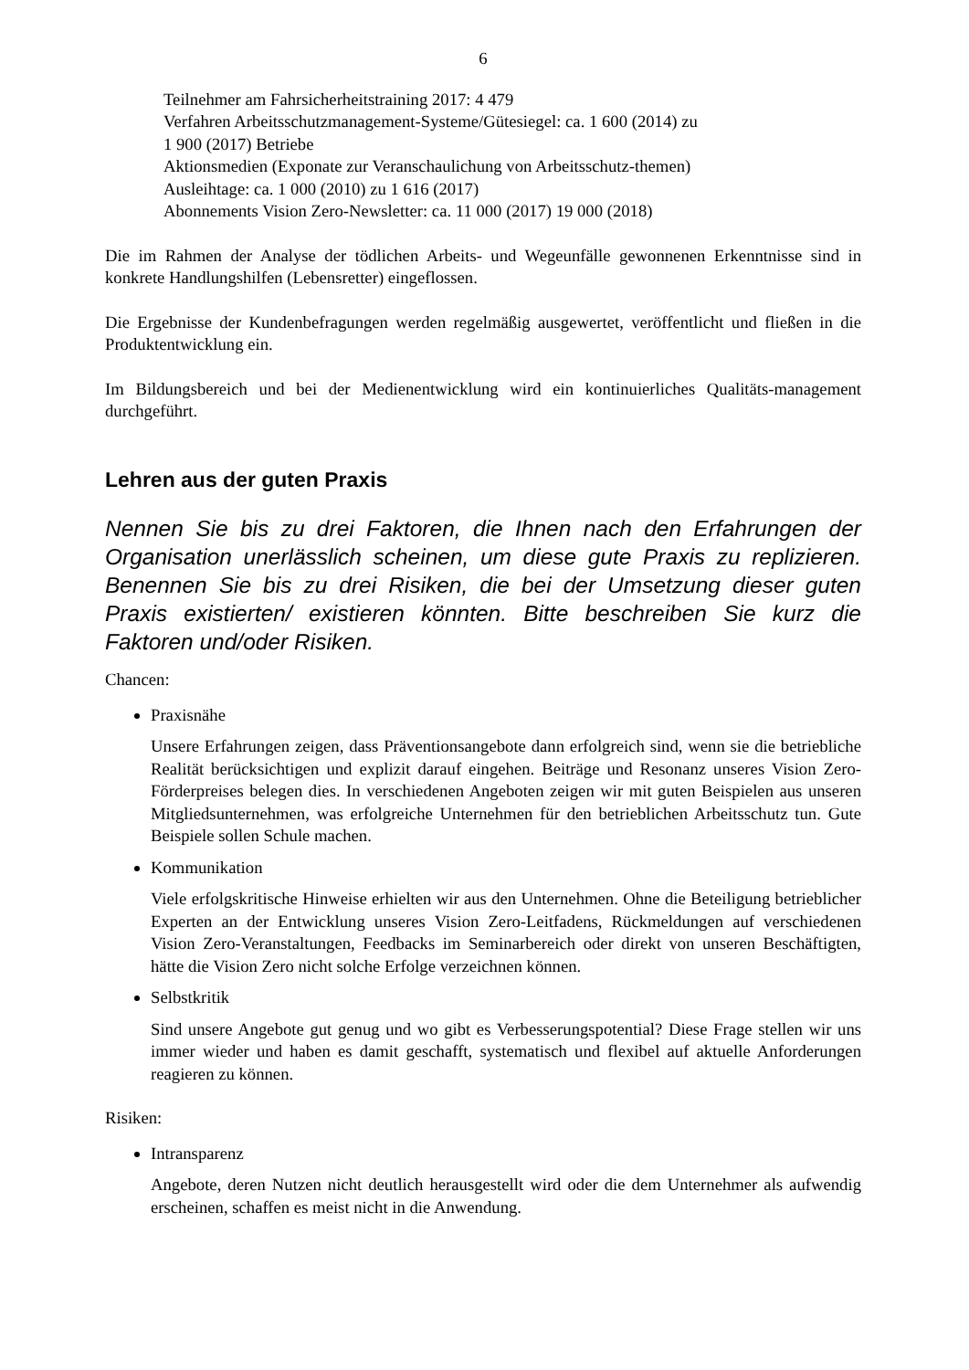6
Teilnehmer am Fahrsicherheitstraining 2017: 4 479
Verfahren Arbeitsschutzmanagement-Systeme/Gütesiegel: ca. 1 600 (2014) zu
1 900 (2017) Betriebe
Aktionsmedien (Exponate zur Veranschaulichung von Arbeitsschutz-themen)
Ausleihtage: ca. 1 000 (2010) zu 1 616 (2017)
Abonnements Vision Zero-Newsletter: ca. 11 000 (2017) 19 000 (2018)
Die im Rahmen der Analyse der tödlichen Arbeits- und Wegeunfälle gewonnenen Erkenntnisse sind in konkrete Handlungshilfen (Lebensretter) eingeflossen.
Die Ergebnisse der Kundenbefragungen werden regelmäßig ausgewertet, veröffentlicht und fließen in die Produktentwicklung ein.
Im Bildungsbereich und bei der Medienentwicklung wird ein kontinuierliches Qualitäts-management durchgeführt.
Lehren aus der guten Praxis
Nennen Sie bis zu drei Faktoren, die Ihnen nach den Erfahrungen der Organisation unerlässlich scheinen, um diese gute Praxis zu replizieren. Benennen Sie bis zu drei Risiken, die bei der Umsetzung dieser guten Praxis existierten/ existieren könnten. Bitte beschreiben Sie kurz die Faktoren und/oder Risiken.
Chancen:
Praxisnähe
Unsere Erfahrungen zeigen, dass Präventionsangebote dann erfolgreich sind, wenn sie die betriebliche Realität berücksichtigen und explizit darauf eingehen. Beiträge und Resonanz unseres Vision Zero-Förderpreises belegen dies. In verschiedenen Angeboten zeigen wir mit guten Beispielen aus unseren Mitgliedsunternehmen, was erfolgreiche Unternehmen für den betrieblichen Arbeitsschutz tun. Gute Beispiele sollen Schule machen.
Kommunikation
Viele erfolgskritische Hinweise erhielten wir aus den Unternehmen. Ohne die Beteiligung betrieblicher Experten an der Entwicklung unseres Vision Zero-Leitfadens, Rückmeldungen auf verschiedenen Vision Zero-Veranstaltungen, Feedbacks im Seminarbereich oder direkt von unseren Beschäftigten, hätte die Vision Zero nicht solche Erfolge verzeichnen können.
Selbstkritik
Sind unsere Angebote gut genug und wo gibt es Verbesserungspotential? Diese Frage stellen wir uns immer wieder und haben es damit geschafft, systematisch und flexibel auf aktuelle Anforderungen reagieren zu können.
Risiken:
Intransparenz
Angebote, deren Nutzen nicht deutlich herausgestellt wird oder die dem Unternehmer als aufwendig erscheinen, schaffen es meist nicht in die Anwendung.